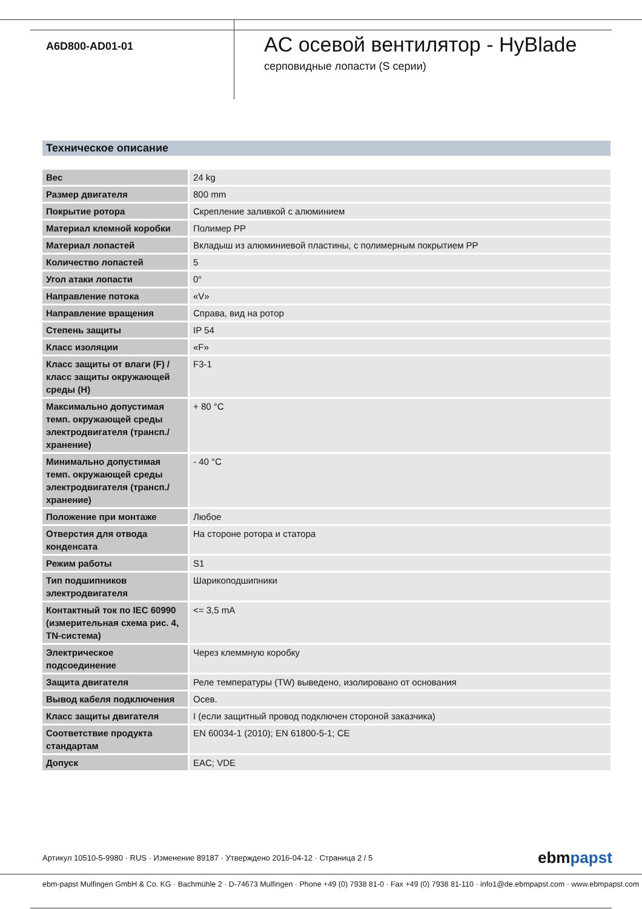A6D800-AD01-01
AC осевой вентилятор - HyBlade
серповидные лопасти (S серии)
Техническое описание
| Вес | 24 kg |
| Размер двигателя | 800 mm |
| Покрытие ротора | Скрепление заливкой с алюминием |
| Материал клемной коробки | Полимер PP |
| Материал лопастей | Вкладыш из алюминиевой пластины, с полимерным покрытием PP |
| Количество лопастей | 5 |
| Угол атаки лопасти | 0° |
| Направление потока | «V» |
| Направление вращения | Справа, вид на ротор |
| Степень защиты | IP 54 |
| Класс изоляции | «F» |
| Класс защиты от влаги (F) / класс защиты окружающей среды (H) | F3-1 |
| Максимально допустимая темп. окружающей среды электродвигателя (трансп./ хранение) | + 80 °C |
| Минимально допустимая темп. окружающей среды электродвигателя (трансп./ хранение) | - 40 °C |
| Положение при монтаже | Любое |
| Отверстия для отвода конденсата | На стороне ротора и статора |
| Режим работы | S1 |
| Тип подшипников электродвигателя | Шарикоподшипники |
| Контактный ток по IEC 60990 (измерительная схема рис. 4, TN-система) | <= 3,5 mA |
| Электрическое подсоединение | Через клеммную коробку |
| Защита двигателя | Реле температуры (TW) выведено, изолировано от основания |
| Вывод кабеля подключения | Осев. |
| Класс защиты двигателя | I (если защитный провод подключен стороной заказчика) |
| Соответствие продукта стандартам | EN 60034-1 (2010); EN 61800-5-1; CE |
| Допуск | EAC; VDE |
Артикул 10510-5-9980 · RUS · Изменение 89187 · Утверждено 2016-04-12 · Страница 2 / 5
ebmpapst
ebm-papst Mulfingen GmbH & Co. KG · Bachmühle 2 · D-74673 Mulfingen · Phone +49 (0) 7938 81-0 · Fax +49 (0) 7938 81-110 · info1@de.ebmpapst.com · www.ebmpapst.com